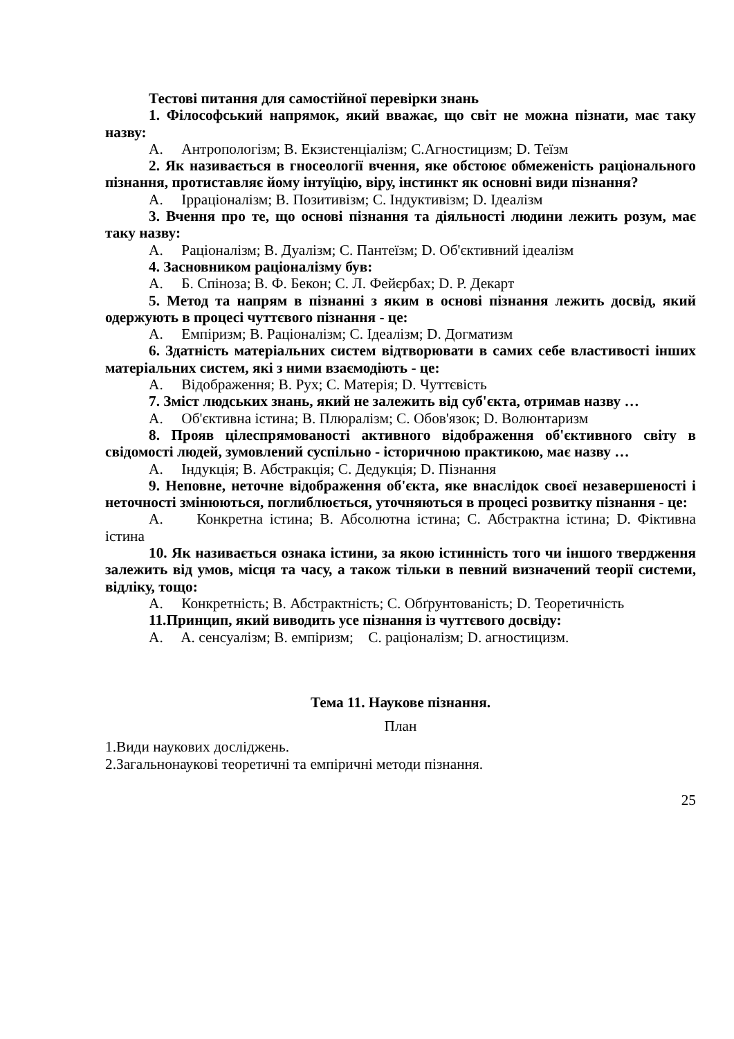Тестові питання для самостійної перевірки знань
1. Філософський напрямок, який вважає, що світ не можна пізнати, має таку назву:
A. Антропологізм; B. Екзистенціалізм; C.Агностицизм; D. Теїзм
2. Як називається в гносеології вчення, яке обстоює обмеженість раціонального пізнання, протиставляє йому інтуїцію, віру, інстинкт як основні види пізнання?
A. Ірраціоналізм; B. Позитивізм; C. Індуктивізм; D. Ідеалізм
3. Вчення про те, що основі пізнання та діяльності людини лежить розум, має таку назву:
A. Раціоналізм; B. Дуалізм; C. Пантеїзм; D. Об'єктивний ідеалізм
4. Засновником раціоналізму був:
A. Б. Спіноза; B. Ф. Бекон; C. Л. Фейєрбах; D. Р. Декарт
5. Метод та напрям в пізнанні з яким в основі пізнання лежить досвід, який одержують в процесі чуттєвого пізнання - це:
A. Емпіризм; B. Раціоналізм; C. Ідеалізм; D. Догматизм
6. Здатність матеріальних систем відтворювати в самих себе властивості інших матеріальних систем, які з ними взаємодіють - це:
A. Відображення; B. Рух; C. Матерія; D. Чуттєвість
7. Зміст людських знань, який не залежить від суб'єкта, отримав назву …
A. Об'єктивна істина; B. Плюралізм; C. Обов'язок; D. Волюнтаризм
8. Прояв цілеспрямованості активного відображення об'єктивного світу в свідомості людей, зумовлений суспільно - історичною практикою, має назву …
A. Індукція; B. Абстракція; C. Дедукція; D. Пізнання
9. Неповне, неточне відображення об'єкта, яке внаслідок своєї незавершеності і неточності змінюються, поглиблюється, уточняються в процесі розвитку пізнання - це:
A. Конкретна істина; B. Абсолютна істина; C. Абстрактна істина; D. Фіктивна істина
10. Як називається ознака істини, за якою істинність того чи іншого твердження залежить від умов, місця та часу, а також тільки в певний визначений теорії системи, відліку, тощо:
A. Конкретність; B. Абстрактність; C. Обґрунтованість; D. Теоретичність
11.Принцип, який виводить усе пізнання із чуттєвого досвіду:
A. A. сенсуалізм; B. емпіризм; C. раціоналізм; D. агностицизм.
Тема 11. Наукове пізнання.
План
1.Види наукових досліджень.
2.Загальнонаукові теоретичні та емпіричні методи пізнання.
25